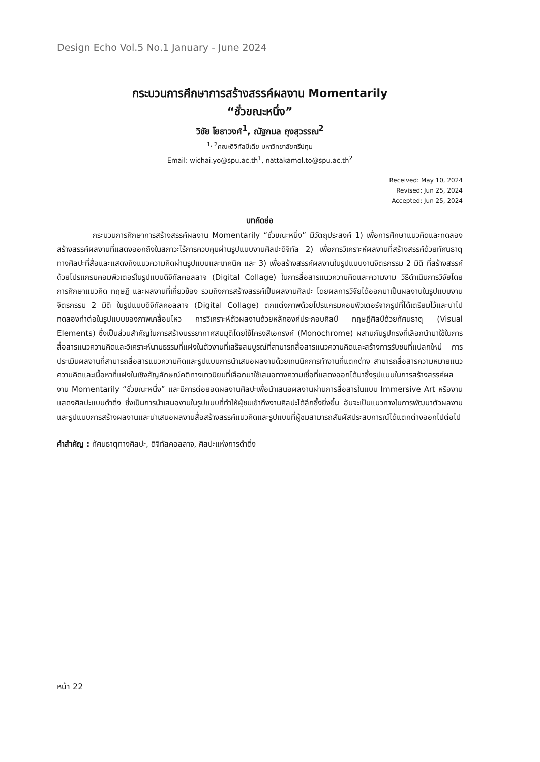Design Echo Vol.5 No.1 January - June 2024
กระบวนการศึกษาการสร้างสรรค์ผลงาน Momentarily
“ชั่วขณะหนึ่ง”
วิชัย โยธาวงศ์<sup>1</sup>, ณัฐกมล ถุงสุวรรณ<sup>2</sup>
<sup>1, 2</sup>คณะดิจิทัลมีเดีย มหาวิทยาลัยศรีปทุม
Email: wichai.yo@spu.ac.th<sup>1</sup>, nattakamol.to@spu.ac.th<sup>2</sup>
Received: May 10, 2024
Revised: Jun 25, 2024
Accepted: Jun 25, 2024
บทคัดย่อ
กระบวนการศึกษาการสร้างสรรค์ผลงาน Momentarily “ชั่วขณะหนึ่ง” มีวัตถุประสงค์ 1) เพื่อการศึกษาแนวคิดและทดลองสร้างสรรค์ผลงานที่แสดงออกถึงในสภาวะไร้การควบคุมผ่านรูปแบบงานศิลปะดิจิทัล 2) เพื่อการวิเคราะห์ผลงานที่สร้างสรรค์ด้วยทัศนธาตุทางศิลปะที่สื่อและแสดงถึงแนวความคิดผ่านรูปแบบและเทคนิค และ 3) เพื่อสร้างสรรค์ผลงานในรูปแบบงานจิตรกรรม 2 มิติ ที่สร้างสรรค์ด้วยโปรแกรมคอมพิวเตอร์ในรูปแบบดิจิทัลคอลลาจ (Digital Collage) ในการสื่อสารแนวความคิดและความงาม วิธีดำเนินการวิจัยโดยการศึกษาแนวคิด ทฤษฎี และผลงานที่เกี่ยวข้อง รวมถึงการสร้างสรรค์เป็นผลงานศิลปะ โดยผลการวิจัยได้ออกมาเป็นผลงานในรูปแบบงานจิตรกรรม 2 มิติ ในรูปแบบดิจิทัลคอลลาจ (Digital Collage) ตกแต่งภาพด้วยโปรแกรมคอมพิวเตอร์จากรูปที่ได้เตรียมไว้และนำไปทดลองทำต่อในรูปแบบของภาพเคลื่อนไหว การวิเคราะห์ตัวผลงานด้วยหลักองค์ประกอบศิลป์ ทฤษฎีศิลป์ด้วยทัศนธาตุ (Visual Elements) ซึ่งเป็นส่วนสำคัญในการสร้างบรรยากาศสมมุติโดยใช้โครงสีเอกรงค์ (Monochrome) ผสานกับรูปทรงที่เลือกนำมาใช้ในการสื่อสารแนวความคิดและวิเคราะห์นามธรรมที่แฝงในตัวงานที่เสร็จสมบูรณ์ที่สามารถสื่อสารแนวความคิดและสร้างการรับชมที่แปลกใหม่ การประเมินผลงานที่สามารถสื่อสารแนวความคิดและรูปแบบการนำเสนอผลงานด้วยเทนนิคการทำงานที่แตกต่าง สามารถสื่อสารความหมายแนวความคิดและเนื้อหาที่แฝงในเชิงสัญลักษณ์คติทางเทวนิยมที่เลือกมาใช้เสนอทางความเชื่อที่แสดงออกได้มาซึ่งรูปแบบในการสร้างสรรค์ผลงาน Momentarily “ชั่วขณะหนึ่ง” และมีการต่อยอดผลงานศิลปะเพื่อนำเสนอผลงานผ่านการสื่อสารในแบบ Immersive Art หรืองานแสดงศิลปะแบบดำดิ่ง ซึ่งเป็นการนำเสนองานในรูปแบบที่ทำให้ผู้ชมเข้าถึงงานศิลปะได้ลึกซึ้งยิ่งขึ้น อันจะเป็นแนวทางในการพัฒนาตัวผลงานและรูปแบบการสร้างผลงานและนำเสนอผลงานสื่อสร้างสรรค์แนวคิดและรูปแบบที่ผู้ชมสามารถสัมผัสประสบการณ์ได้แตกต่างออกไปต่อไป
คำสำคัญ : ทัศนธาตุทางศิลปะ, ดิจิทัลคอลลาจ, ศิลปะแห่งการดำดิ่ง
หน้า 22